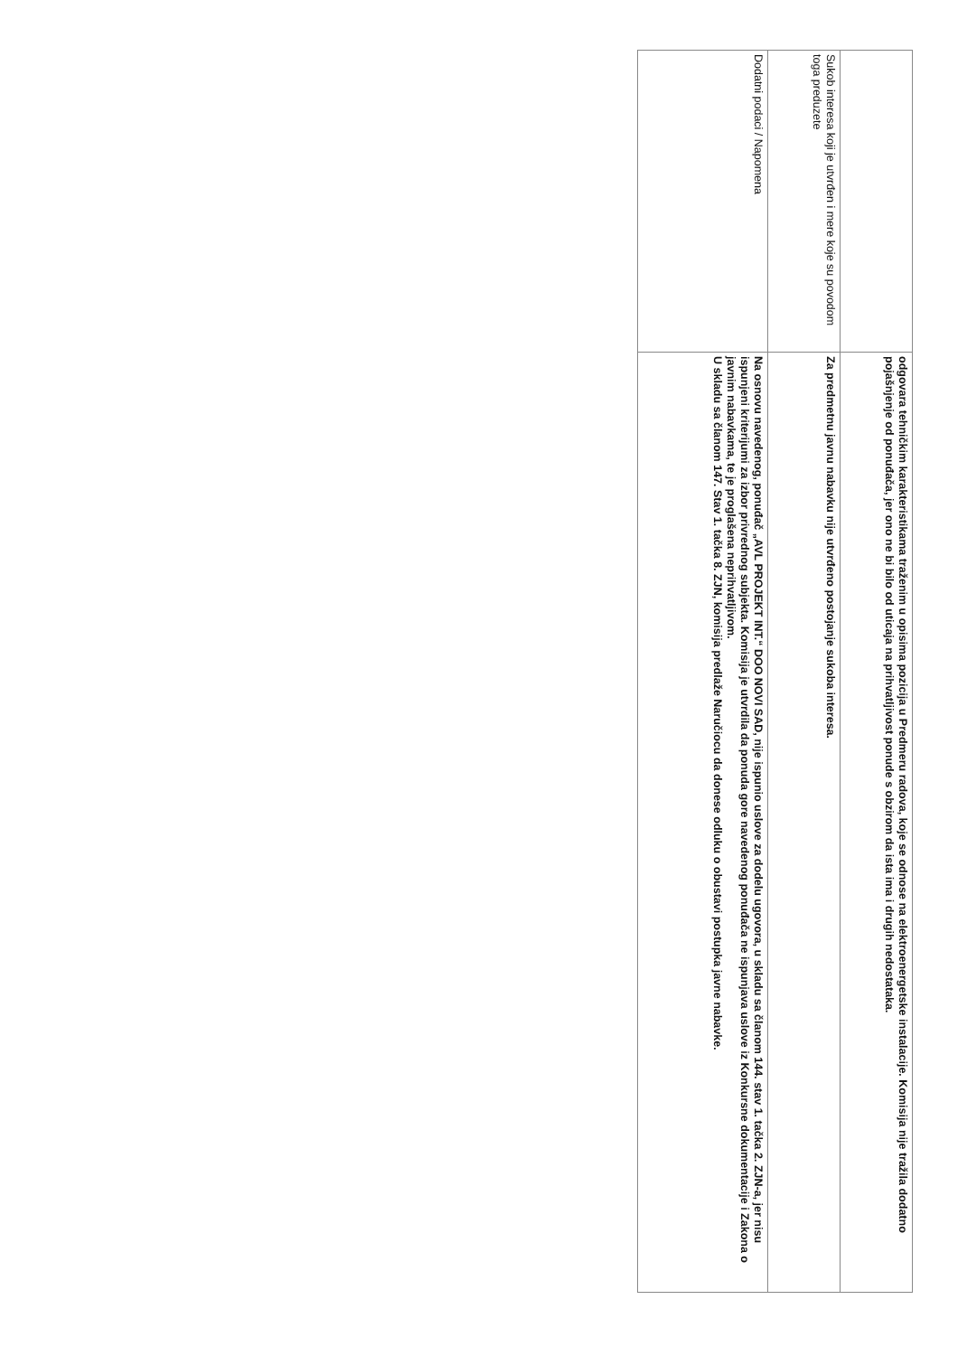| | odgovara tehničkim karakteristikama traženim u opisima pozicija u Predmeru radova, koje se odnose na elektroenergetske instalacije. Komisija nije tražila dodatno pojašnjenje od ponuđača, jer ono ne bi bilo od uticaja na prihvatljivost ponude s obzirom da ista ima i drugih nedostataka. |
| Sukob interesa koji je utvrđen i mere koje su povodom toga preduzete | Za predmetnu javnu nabavku nije utvrđeno postojanje sukoba interesa. |
| Dodatni podaci / Napomena | Na osnovu navedenog, ponuđač „AVL PROJEKT INT.“ DOO NOVI SAD, nije ispunio uslove za dodelu ugovora, u skladu sa članom 144. stav 1. tačka 2. ZJN-a, jer nisu ispunjeni kriterijumi za izbor privrednog subjekta. Komisija je utvrdila da ponuda gore navedenog ponuđača ne ispunjava uslove iz Konkursne dokumentacije i Zakona o javnim nabavkama, te je proglašena neprihvatljivom. U skladu sa članom 147. Stav 1. tačka 8. ZJN, komisija predlaže Naručiocu da donese odluku o obustavi postupka javne nabavke. |